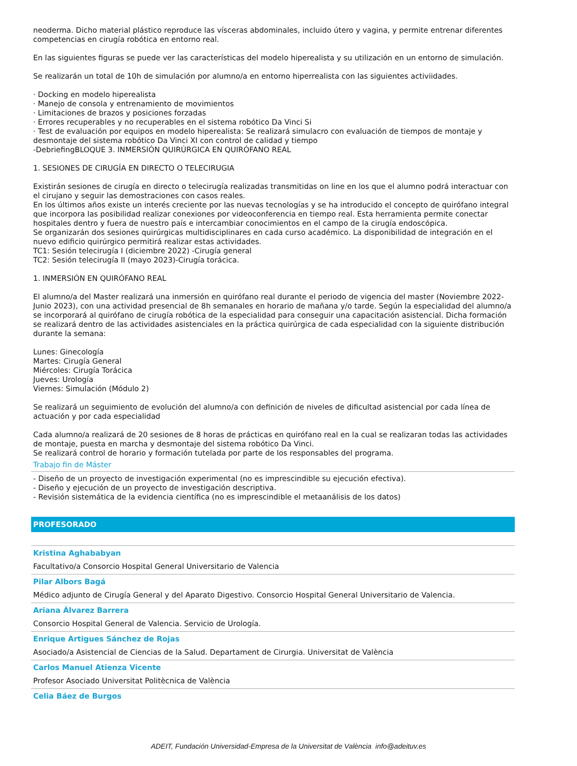neoderma. Dicho material plástico reproduce las vísceras abdominales, incluido útero y vagina, y permite entrenar diferentes competencias en cirugía robótica en entorno real.
En las siguientes figuras se puede ver las características del modelo hiperealista y su utilización en un entorno de simulación.
Se realizarán un total de 10h de simulación por alumno/a en entorno hiperrealista con las siguientes activiidades.
· Docking en modelo hiperealista
· Manejo de consola y entrenamiento de movimientos
· Limitaciones de brazos y posiciones forzadas
· Errores recuperables y no recuperables en el sistema robótico Da Vinci Si
· Test de evaluación por equipos en modelo hiperealista: Se realizará simulacro con evaluación de tiempos de montaje y desmontaje del sistema robótico Da Vinci XI con control de calidad y tiempo
-DebriefingBLOQUE 3. INMERSIÓN QUIRÚRGICA EN QUIRÓFANO REAL
1. SESIONES DE CIRUGÍA EN DIRECTO O TELECIRUGIA
Existirán sesiones de cirugía en directo o telecirugía realizadas transmitidas on line en los que el alumno podrá interactuar con el cirujano y seguir las demostraciones con casos reales.
En los últimos años existe un interés creciente por las nuevas tecnologías y se ha introducido el concepto de quirófano integral que incorpora las posibilidad realizar conexiones por videoconferencia en tiempo real. Esta herramienta permite conectar hospitales dentro y fuera de nuestro país e intercambiar conocimientos en el campo de la cirugía endoscópica.
Se organizarán dos sesiones quirúrgicas multidisciplinares en cada curso académico. La disponibilidad de integración en el nuevo edificio quirúrgico permitirá realizar estas actividades.
TC1: Sesión telecirugía I (diciembre 2022) -Cirugía general
TC2: Sesión telecirugía II (mayo 2023)-Cirugía torácica.
1. INMERSIÓN EN QUIRÓFANO REAL
El alumno/a del Master realizará una inmersión en quirófano real durante el periodo de vigencia del master (Noviembre 2022-Junio 2023), con una actividad presencial de 8h semanales en horario de mañana y/o tarde. Según la especialidad del alumno/a se incorporará al quirófano de cirugía robótica de la especialidad para conseguir una capacitación asistencial. Dicha formación se realizará dentro de las actividades asistenciales en la práctica quirúrgica de cada especialidad con la siguiente distribución durante la semana:
Lunes: Ginecología
Martes: Cirugía General
Miércoles: Cirugía Torácica
Jueves: Urología
Viernes: Simulación (Módulo 2)
Se realizará un seguimiento de evolución del alumno/a con definición de niveles de dificultad asistencial por cada línea de actuación y por cada especialidad
Cada alumno/a realizará de 20 sesiones de 8 horas de prácticas en quirófano real en la cual se realizaran todas las actividades de montaje, puesta en marcha y desmontaje del sistema robótico Da Vinci.
Se realizará control de horario y formación tutelada por parte de los responsables del programa.
Trabajo fin de Máster
- Diseño de un proyecto de investigación experimental (no es imprescindible su ejecución efectiva).
- Diseño y ejecución de un proyecto de investigación descriptiva.
- Revisión sistemática de la evidencia científica (no es imprescindible el metaanálisis de los datos)
PROFESORADO
Kristina Aghababyan
Facultativo/a Consorcio Hospital General Universitario de Valencia
Pilar Albors Bagá
Médico adjunto de Cirugía General y del Aparato Digestivo. Consorcio Hospital General Universitario de Valencia.
Ariana Álvarez Barrera
Consorcio Hospital General de Valencia. Servicio de Urología.
Enrique Artigues Sánchez de Rojas
Asociado/a Asistencial de Ciencias de la Salud. Departament de Cirurgia. Universitat de València
Carlos Manuel Atienza Vicente
Profesor Asociado Universitat Politècnica de València
Celia Báez de Burgos
ADEIT, Fundación Universidad-Empresa de la Universitat de València info@adeituv.es